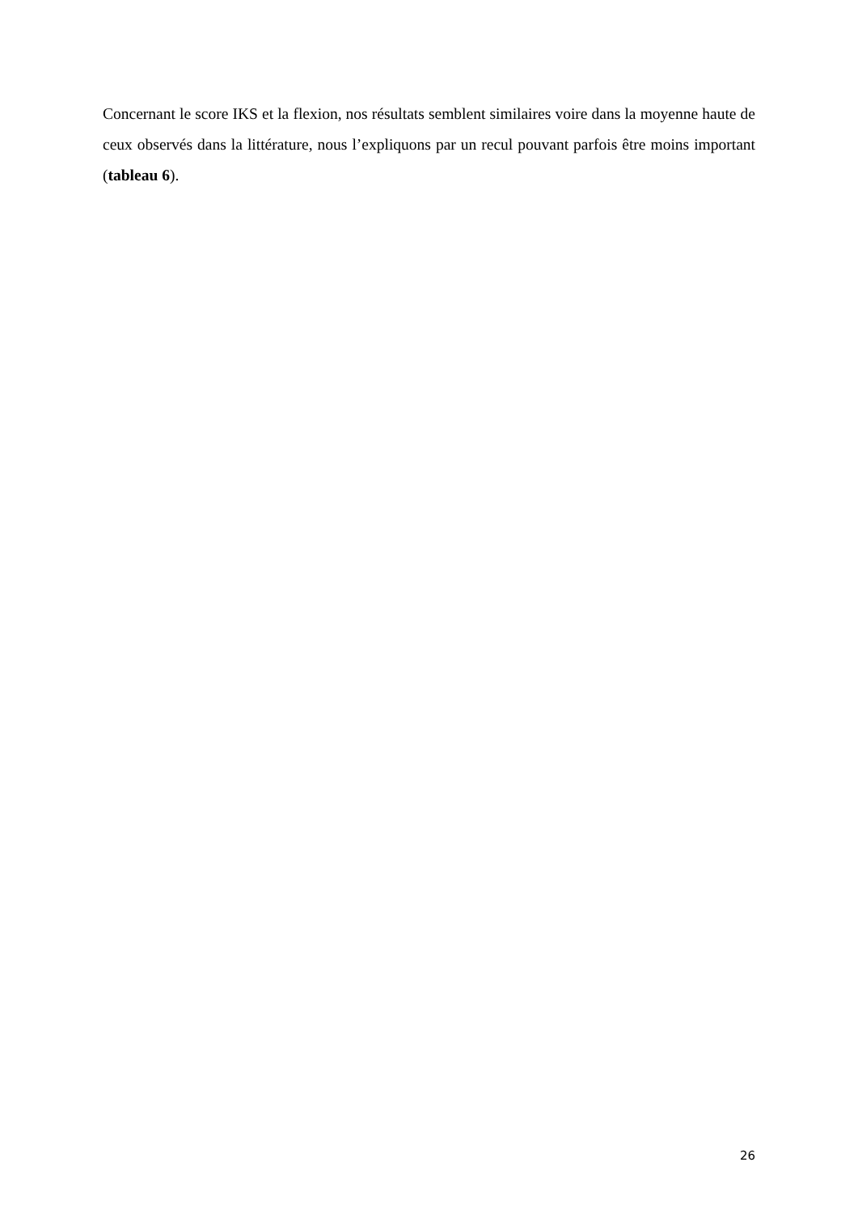Concernant le score IKS et la flexion, nos résultats semblent similaires voire dans la moyenne haute de ceux observés dans la littérature, nous l’expliquons par un recul pouvant parfois être moins important (tableau 6).
26